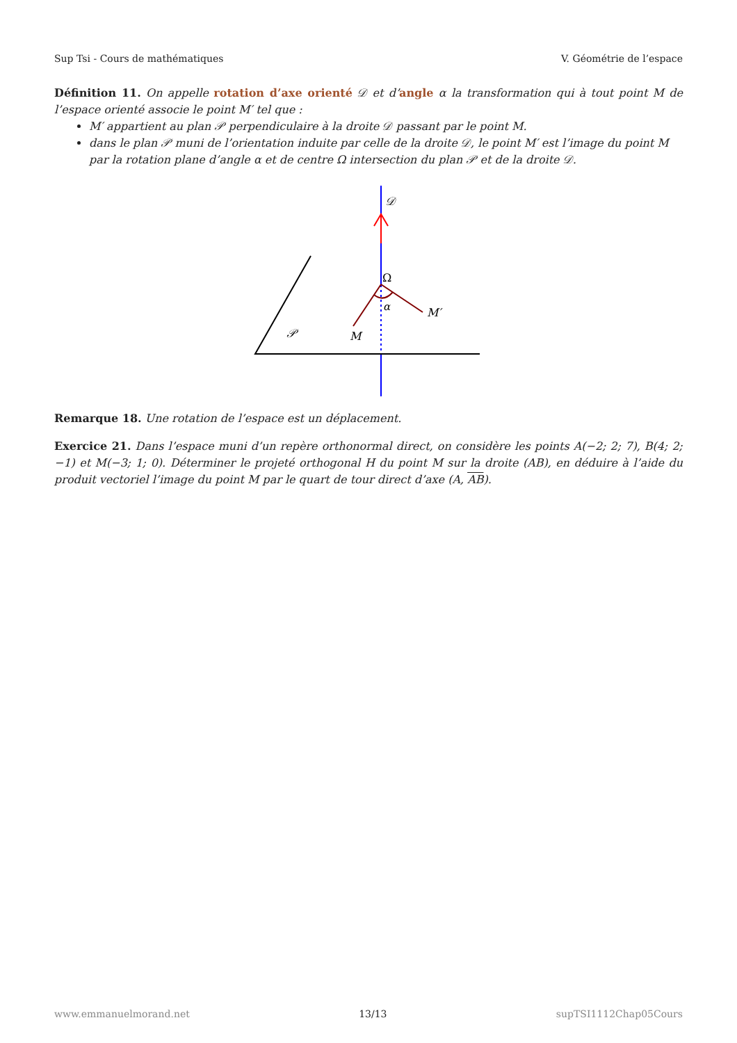Sup Tsi - Cours de mathématiques V. Géométrie de l’espace
Définition 11. On appelle rotation d’axe orienté 𝒟 et d’angle α la transformation qui à tout point M de l’espace orienté associe le point M′ tel que :
M′ appartient au plan 𝒫 perpendiculaire à la droite 𝒟 passant par le point M.
dans le plan 𝒫 muni de l’orientation induite par celle de la droite 𝒟, le point M′ est l’image du point M par la rotation plane d’angle α et de centre Ω intersection du plan 𝒫 et de la droite 𝒟.
𝒟
Ω
α
M′
M
𝒫
Remarque 18. Une rotation de l’espace est un déplacement.
Exercice 21. Dans l’espace muni d’un repère orthonormal direct, on considère les points A(−2; 2; 7), B(4; 2; −1) et M(−3; 1; 0). Déterminer le projeté orthogonal H du point M sur la droite (AB), en déduire à l’aide du produit vectoriel l’image du point M par le quart de tour direct d’axe (A, AB).
www.emmanuelmorand.net 13/13 supTSI1112Chap05Cours